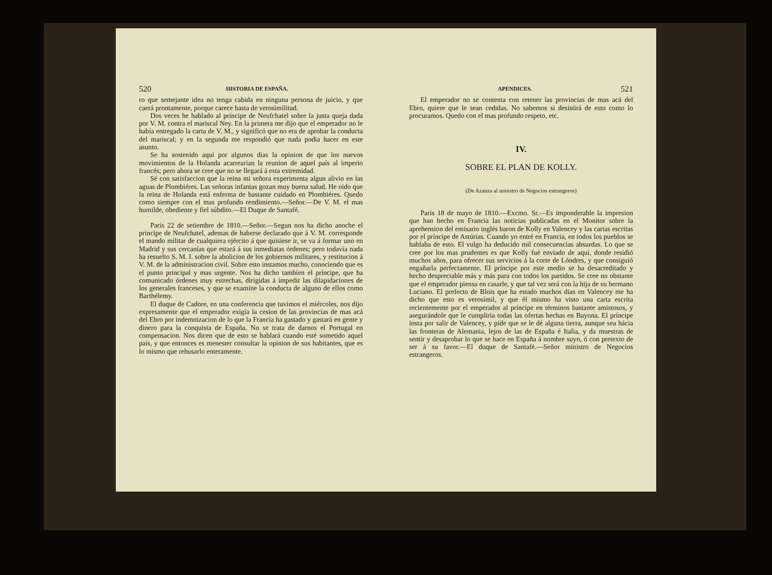520 HISTORIA DE ESPAÑA.
ro que semejante idea no tenga cabida en ninguna persona de juicio, y que caerá prontamente, porque carece hasta de verosimilitud.
Dos veces he hablado al príncipe de Neufchatel sobre la justa queja dada por V. M. contra el mariscal Ney. En la primera me dijo que el emperador no le habia entregado la carta de V. M., y significó que no era de aprobar la conducta del mariscal; y en la segunda me respondió que nada podia hacer en este asunto.
Se ha sostenido aquí por algunos dias la opinion de que los nuevos movimientos de la Holanda acarrearian la reunion de aquel país al imperio francés; pero ahora se cree que no se llegará á esta extremidad.
Sé con satisfaccion que la reina mi señora experimenta algun alivio en las aguas de Plombiéres. Las señoras infantas gozan muy buena salud. He oido que la reina de Holanda está enferma de bastante cuidado en Plombiéres. Quedo como siempre con el mas profundo rendimiento.—Señor.—De V. M. el mas humilde, obediente y fiel súbdito.—El Duque de Santafé.
París 22 de setiembre de 1810.—Señor.—Segun nos ha dicho anoche el príncipe de Neufchatel, ademas de haberse declarado que á V. M. corresponde el mando militar de cualquiera ejército á que quisiese ir, se va á formar uno en Madrid y sus cercanías que estará á sus inmediatas órdenes; pero todavía nada ha resuelto S. M. I. sobre la abolicion de los gobiernos militares, y restitucion á V. M. de la administracion civil. Sobre esto instamos mucho, conociendo que es el punto principal y mas urgente. Nos ha dicho tambien el príncipe, que ha comunicado órdenes muy estrechas, dirigidas á impedir las dilapidaciones de los generales franceses, y que se examine la conducta de alguno de ellos como Barthélemy.
El duque de Cadore, en una conferencia que tuvimos el miércoles, nos dijo expresamente que el emperador exigía la cesion de las provincias de mas acá del Ebro por indemnizacion de lo que la Francia ha gastado y gastará en gente y dinero para la conquista de España. No se trata de darnos el Portugal en compensacion. Nos dicen que de esto se hablará cuando esté sometido aquel país, y que entonces es menester consultar la opinion de sus habitantes, que es lo mismo que rehusarlo enteramente.
APENDICES. 521
El emperador no se contenta con retener las provincias de mas acá del Ebro, quiere que le sean cedidas. No sabemos si desistirá de esto como lo procuramos. Quedo con el mas profundo respeto, etc.
IV.
SOBRE EL PLAN DE KOLLY.
(De Azanza al ministro de Negocios estrangeros)
París 18 de mayo de 1810.—Excmo. Sr.—Es imponderable la impresion que han hecho en Francia las noticias publicadas en el Monitor sobre la aprehension del emisario inglés baron de Kolly en Valencey y las cartas escritas por el príncipe de Astúrias. Cuando yo entré en Francia, en todos los pueblos se hablaba de esto. El vulgo ha deducido mil consecuencias absurdas. Lo que se cree por los mas prudentes es que Kolly fué enviado de aquí, donde residió muchos años, para ofrecer sus servicios á la corte de Lóndres, y que consiguió engañarla perfectamente. El príncipe por este medio se ha desacreditado y hecho despreciable más y más para con todos los partidos. Se cree no obstante que el emperador piensa en casarle, y que tal vez será con la hija de su hermano Luciano. El prefecto de Blois que ha estado muchos dias en Valencey me ha dicho que esto es verosímil, y que él mismo ha visto una carta escrita recientemente por el emperador al príncipe en términos bastante amistosos, y asegurándole que le cumpliria todas las ofertas hechas en Bayona. El príncipe insta por salir de Valencey, y pide que se le dé alguna tierra, aunque sea hácia las fronteras de Alemania, lejos de las de España é Italia, y da muestras de sentir y desaprobar lo que se hace en España á nombre suyo, ó con pretexto de ser á su favor.—El duque de Santafé.—Señor ministro de Negocios estrangeros.